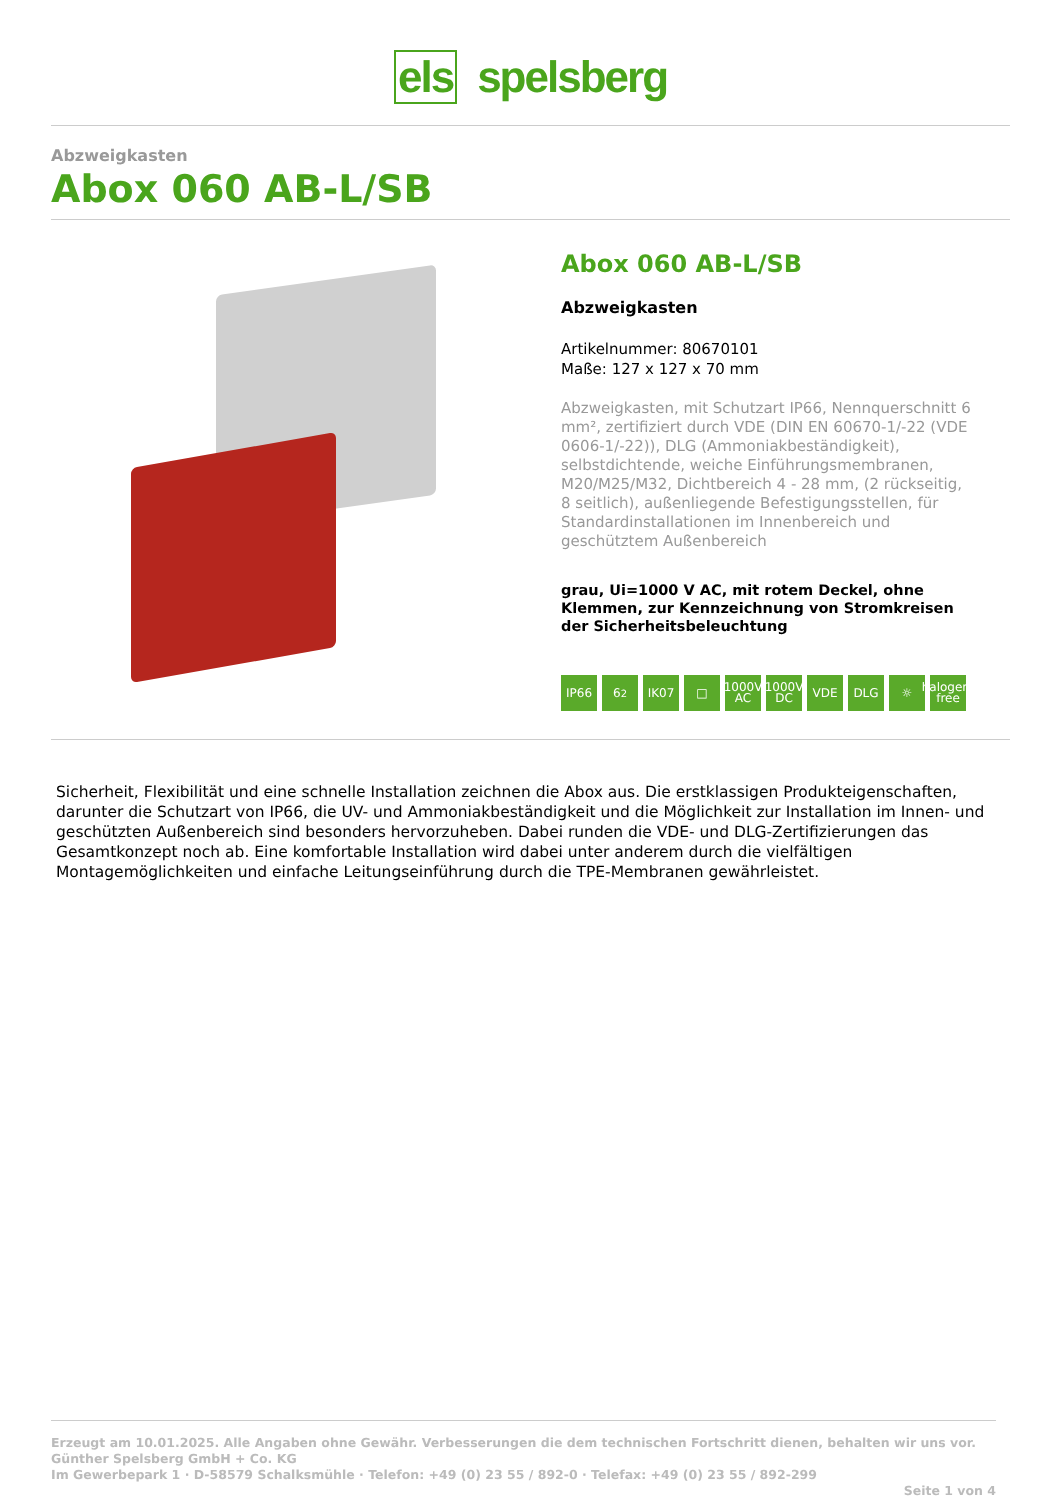els spelsberg
Abzweigkasten
Abox 060 AB-L/SB
Abox 060 AB-L/SB
Abzweigkasten
Artikelnummer: 80670101
Maße: 127 x 127 x 70 mm
Abzweigkasten, mit Schutzart IP66, Nennquerschnitt 6 mm², zertifiziert durch VDE (DIN EN 60670-1/-22 (VDE 0606-1/-22)), DLG (Ammoniakbeständigkeit), selbstdichtende, weiche Einführungsmembranen, M20/M25/M32, Dichtbereich 4 - 28 mm, (2 rückseitig, 8 seitlich), außenliegende Befestigungsstellen, für Standardinstallationen im Innenbereich und geschütztem Außenbereich
grau, Ui=1000 V AC, mit rotem Deckel, ohne Klemmen, zur Kennzeichnung von Stromkreisen der Sicherheitsbeleuchtung
IP66 6<sup>2</sup> IK07 □ 1000V AC 1000V DC VDE DLG ☼ halogen-free
Sicherheit, Flexibilität und eine schnelle Installation zeichnen die Abox aus. Die erstklassigen Produkteigenschaften, darunter die Schutzart von IP66, die UV- und Ammoniakbeständigkeit und die Möglichkeit zur Installation im Innen- und geschützten Außenbereich sind besonders hervorzuheben. Dabei runden die VDE- und DLG-Zertifizierungen das Gesamtkonzept noch ab. Eine komfortable Installation wird dabei unter anderem durch die vielfältigen Montagemöglichkeiten und einfache Leitungseinführung durch die TPE-Membranen gewährleistet.
Erzeugt am 10.01.2025. Alle Angaben ohne Gewähr. Verbesserungen die dem technischen Fortschritt dienen, behalten wir uns vor.
Günther Spelsberg GmbH + Co. KG
Im Gewerbepark 1 · D-58579 Schalksmühle · Telefon: +49 (0) 23 55 / 892-0 · Telefax: +49 (0) 23 55 / 892-299
Seite 1 von 4